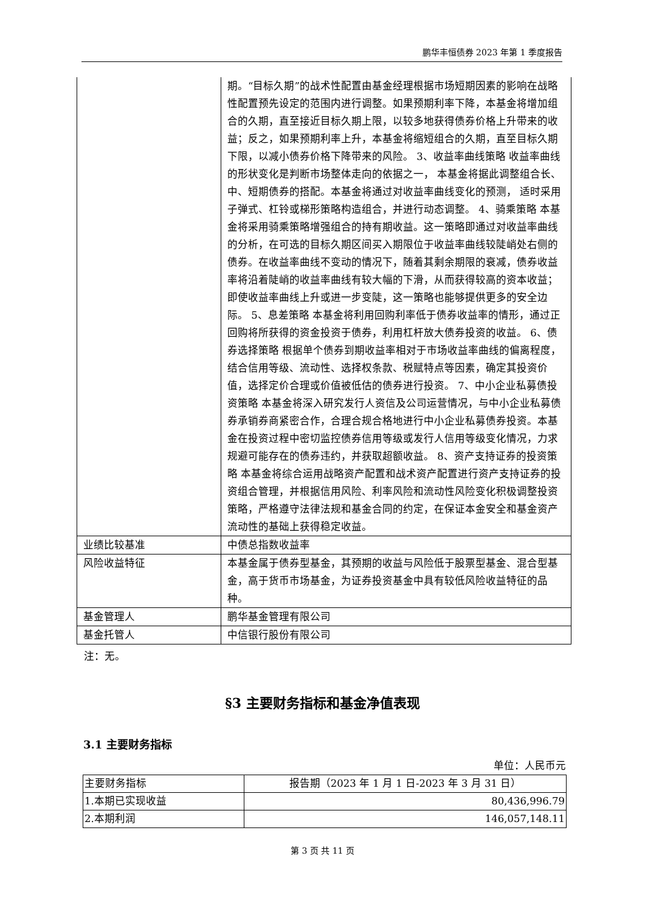鹏华丰恒债券 2023 年第 1 季度报告
| | 期。“目标久期”的战术性配置由基金经理根据市场短期因素的影响在战略性配置预先设定的范围内进行调整。如果预期利率下降，本基金将增加组合的久期，直至接近目标久期上限，以较多地获得债券价格上升带来的收益；反之，如果预期利率上升，本基金将缩短组合的久期，直至目标久期下限，以减小债券价格下降带来的风险。 3、收益率曲线策略 收益率曲线的形状变化是判断市场整体走向的依据之一， 本基金将据此调整组合长、中、短期债券的搭配。本基金将通过对收益率曲线变化的预测， 适时采用子弹式、杠铃或梯形策略构造组合，并进行动态调整。 4、骑乘策略 本基金将采用骑乘策略增强组合的持有期收益。这一策略即通过对收益率曲线的分析，在可选的目标久期区间买入期限位于收益率曲线较陡峭处右侧的债券。在收益率曲线不变动的情况下，随着其剩余期限的衰减，债券收益率将沿着陡峭的收益率曲线有较大幅的下滑，从而获得较高的资本收益；即使收益率曲线上升或进一步变陡，这一策略也能够提供更多的安全边际。 5、息差策略 本基金将利用回购利率低于债券收益率的情形，通过正回购将所获得的资金投资于债券，利用杠杆放大债券投资的收益。 6、债券选择策略 根据单个债券到期收益率相对于市场收益率曲线的偏离程度，结合信用等级、流动性、选择权条款、税赋特点等因素，确定其投资价值，选择定价合理或价值被低估的债券进行投资。 7、中小企业私募债投资策略 本基金将深入研究发行人资信及公司运营情况，与中小企业私募债券承销券商紧密合作，合理合规合格地进行中小企业私募债券投资。本基金在投资过程中密切监控债券信用等级或发行人信用等级变化情况，力求规避可能存在的债券违约，并获取超额收益。 8、资产支持证券的投资策略 本基金将综合运用战略资产配置和战术资产配置进行资产支持证券的投资组合管理，并根据信用风险、利率风险和流动性风险变化积极调整投资策略，严格遵守法律法规和基金合同的约定，在保证本金安全和基金资产流动性的基础上获得稳定收益。 |
| 业绩比较基准 | 中债总指数收益率 |
| 风险收益特征 | 本基金属于债券型基金，其预期的收益与风险低于股票型基金、混合型基金，高于货币市场基金，为证券投资基金中具有较低风险收益特征的品种。 |
| 基金管理人 | 鹏华基金管理有限公司 |
| 基金托管人 | 中信银行股份有限公司 |
注：无。
§3 主要财务指标和基金净值表现
3.1 主要财务指标
单位：人民币元
| 主要财务指标 | 报告期（2023 年 1 月 1 日-2023 年 3 月 31 日） |
| --- | --- |
| 1.本期已实现收益 | 80,436,996.79 |
| 2.本期利润 | 146,057,148.11 |
第 3 页 共 11 页